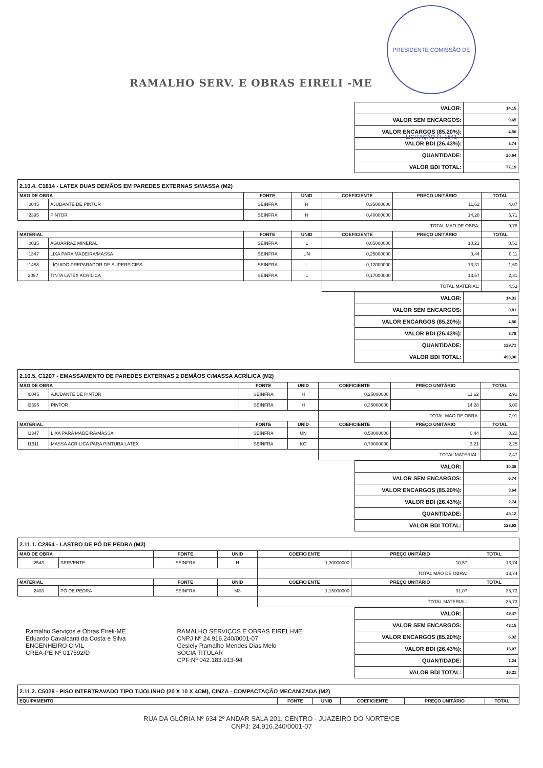PRESIDENTE COMISSÃO DE LICITAÇÃO Fl. 1841
RAMALHO SERV. E OBRAS EIRELI -ME
| VALOR: | 14,15 |
| VALOR SEM ENCARGOS: | 9,65 |
| VALOR ENCARGOS (85.20%): | 4,50 |
| VALOR BDI (26.43%): | 3,74 |
| QUANTIDADE: | 20,64 |
| VALOR BDI TOTAL: | 77,19 |
| 2.10.4. C1614 - LATEX DUAS DEMÃOS EM PAREDES EXTERNAS S/MASSA (M2) | | | | | | |
| MAO DE OBRA | | FONTE | UNID | COEFICIENTE | PREÇO UNITÁRIO | TOTAL |
| I0045 | AJUDANTE DE PINTOR | SEINFRA | H | 0,35000000 | 11,62 | 4,07 |
| I2395 | PINTOR | SEINFRA | H | 0,40000000 | 14,28 | 5,71 |
| | | | | TOTAL MAO DE OBRA: | | 9,78 |
| MATERIAL | | FONTE | UNID | COEFICIENTE | PREÇO UNITÁRIO | TOTAL |
| I0035 | AGUARRAZ MINERAL | SEINFRA | L | 0,05000000 | 10,22 | 0,51 |
| I1347 | LIXA PARA MADEIRA/MASSA | SEINFRA | UN | 0,25000000 | 0,44 | 0,11 |
| I1488 | LÍQUIDO PREPARADOR DE SUPERFICIES | SEINFRA | L | 0,12000000 | 13,31 | 1,60 |
| 2097 | TINTA LATEX ACRÍLICA | SEINFRA | L | 0,17000000 | 13,57 | 2,31 |
| | | | | TOTAL MATERIAL: | | 4,53 |
| VALOR: | 14,31 |
| VALOR SEM ENCARGOS: | 9,81 |
| VALOR ENCARGOS (85.20%): | 4,50 |
| VALOR BDI (26.43%): | 3,78 |
| QUANTIDADE: | 129,71 |
| VALOR BDI TOTAL: | 490,30 |
| 2.10.5. C1207 - EMASSAMENTO DE PAREDES EXTERNAS 2 DEMÃOS C/MASSA ACRÍLICA (M2) | | | | | | |
| MAO DE OBRA | | FONTE | UNID | COEFICIENTE | PREÇO UNITÁRIO | TOTAL |
| I0045 | AJUDANTE DE PINTOR | SEINFRA | H | 0,25000000 | 11,62 | 2,91 |
| I2395 | PINTOR | SEINFRA | H | 0,35000000 | 14,28 | 5,00 |
| | | | | TOTAL MAO DE OBRA: | | 7,91 |
| MATERIAL | | FONTE | UNID | COEFICIENTE | PREÇO UNITÁRIO | TOTAL |
| I1347 | LIXA PARA MADEIRA/MASSA | SEINFRA | UN | 0,50000000 | 0,44 | 0,22 |
| I1511 | MASSA ACRILICA PARA PINTURA LATEX | SEINFRA | KG | 0,70000000 | 3,21 | 2,25 |
| | | | | TOTAL MATERIAL: | | 2,47 |
| VALOR: | 10,38 |
| VALOR SEM ENCARGOS: | 6,74 |
| VALOR ENCARGOS (85.20%): | 3,64 |
| VALOR BDI (26.43%): | 2,74 |
| QUANTIDADE: | 45,12 |
| VALOR BDI TOTAL: | 123,63 |
| 2.11.1. C2864 - LASTRO DE PÓ DE PEDRA (M3) | | | | | | |
| MAO DE OBRA | | FONTE | UNID | COEFICIENTE | PREÇO UNITÁRIO | TOTAL |
| I2543 | SERVENTE | SEINFRA | H | 1,30000000 | 10,57 | 13,74 |
| | | | | TOTAL MAO DE OBRA: | | 13,74 |
| MATERIAL | | FONTE | UNID | COEFICIENTE | PREÇO UNITÁRIO | TOTAL |
| I2403 | PÓ DE PEDRA | SEINFRA | M3 | 1,15000000 | 31,07 | 35,73 |
| | | | | TOTAL MATERIAL: | | 35,73 |
Ramalho Serviços e Obras Eireli-ME
Eduardo Cavalcanti da Costa e Silva
ENGENHEIRO CIVIL
CREA-PE Nº 017592/D
RAMALHO SERVIÇOS E OBRAS EIRELI-ME
CNPJ Nº 24.916.240/0001-07
Gesiely Ramalho Mendes Dias Melo
SOCIA TITULAR
CPF:Nº 042.183.913-94
| VALOR: | 49,47 |
| VALOR SEM ENCARGOS: | 43,15 |
| VALOR ENCARGOS (85.20%): | 6,32 |
| VALOR BDI (26.43%): | 13,07 |
| QUANTIDADE: | 1,24 |
| VALOR BDI TOTAL: | 16,21 |
| 2.11.2. C5028 - PISO INTERTRAVADO TIPO TIJOLINHO (20 X 10 X 4CM), CINZA - COMPACTAÇÃO MECANIZADA (M2) | | | | | |
| EQUIPAMENTO | FONTE | UNID | COEFICIENTE | PREÇO UNITÁRIO | TOTAL |
RUA DA GLÓRIA Nº 634 2º ANDAR SALA 201, CENTRO - JUAZEIRO DO NORTE/CE
CNPJ: 24.916.240/0001-07